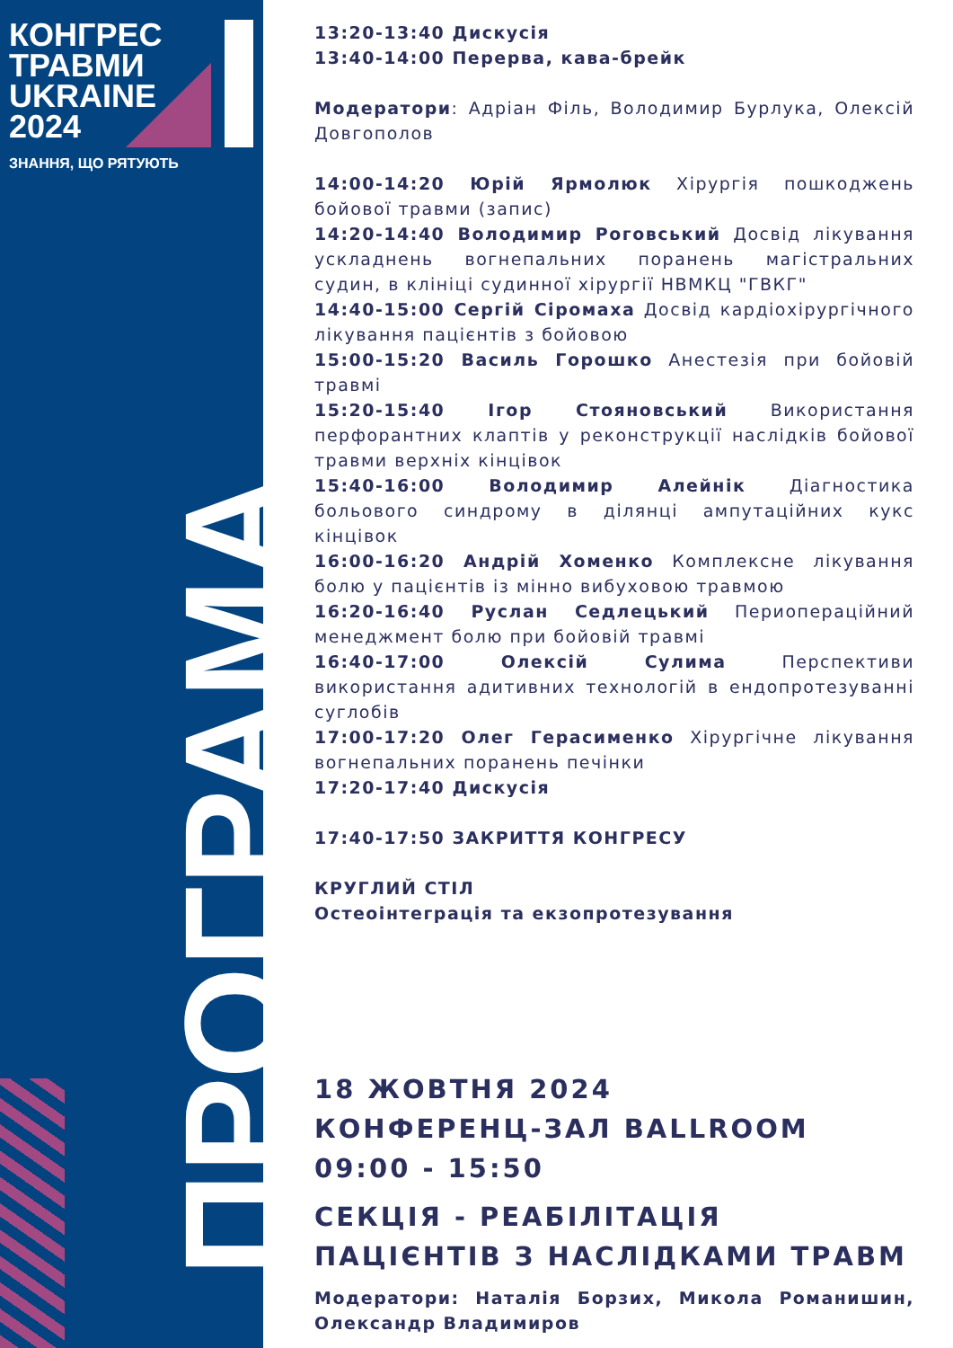КОНГРЕС
ТРАВМИ
UKRAINE
2024
ЗНАННЯ, ЩО РЯТУЮТЬ
ПРОГРАМА
13:20-13:40 Дискусія
13:40-14:00 Перерва, кава-брейк
Модератори: Адріан Філь, Володимир Бурлука, Олексій Довгополов
14:00-14:20 Юрій Ярмолюк Хірургія пошкоджень бойової травми (запис)
14:20-14:40 Володимир Роговський Досвід лікування ускладнень вогнепальних поранень магістральних судин, в клініці судинної хірургії НВМКЦ "ГВКГ"
14:40-15:00 Сергій Сіромаха Досвід кардіохірургічного лікування пацієнтів з бойовою
15:00-15:20 Василь Горошко Анестезія при бойовій травмі
15:20-15:40 Ігор Стояновський Використання перфорантних клаптів у реконструкції наслідків бойової травми верхніх кінцівок
15:40-16:00 Володимир Алейнік Діагностика больового синдрому в ділянці ампутаційних кукс кінцівок
16:00-16:20 Андрій Хоменко Комплексне лікування болю у пацієнтів із мінно вибуховою травмою
16:20-16:40 Руслан Седлецький Периопераційний менеджмент болю при бойовій травмі
16:40-17:00 Олексій Сулима Перспективи використання адитивних технологій в ендопротезуванні суглобів
17:00-17:20 Олег Герасименко Хірургічне лікування вогнепальних поранень печінки
17:20-17:40 Дискусія
17:40-17:50 ЗАКРИТТЯ КОНГРЕСУ
КРУГЛИЙ СТІЛ
Остеоінтеграція та екзопротезування
18 ЖОВТНЯ 2024
КОНФЕРЕНЦ-ЗАЛ BALLROOM
09:00 - 15:50
СЕКЦІЯ - РЕАБІЛІТАЦІЯ ПАЦІЄНТІВ З НАСЛІДКАМИ ТРАВМ
Модератори: Наталія Борзих, Микола Романишин, Олександр Владимиров